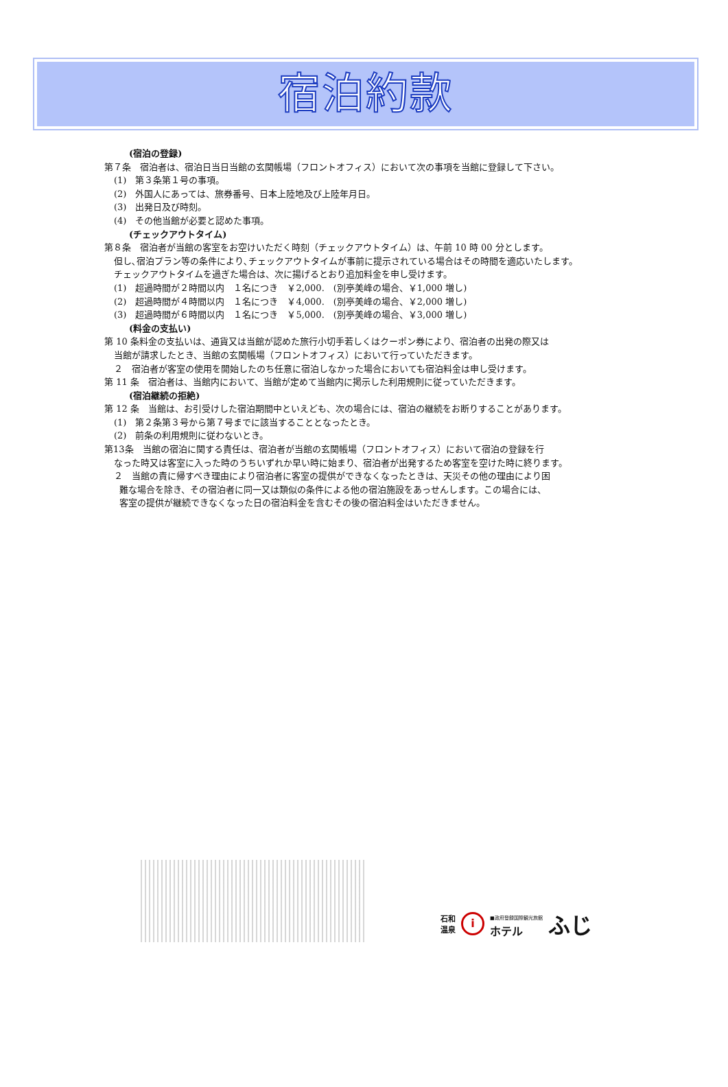宿泊約款
(宿泊の登録)
第７条　宿泊者は、宿泊日当日当館の玄関帳場（フロントオフィス）において次の事項を当館に登録して下さい。
(1)　第３条第１号の事項。
(2)　外国人にあっては、旅券番号、日本上陸地及び上陸年月日。
(3)　出発日及び時刻。
(4)　その他当館が必要と認めた事項。
(チェックアウトタイム)
第８条　宿泊者が当館の客室をお空けいただく時刻（チェックアウトタイム）は、午前 10 時 00 分とします。
但し､宿泊プラン等の条件により､チェックアウトタイムが事前に提示されている場合はその時間を適応いたします。
チェックアウトタイムを過ぎた場合は、次に揚げるとおり追加料金を申し受けます。
(1)　超過時間が２時間以内　１名につき　￥2,000.　(別亭美峰の場合、￥1,000 増し)
(2)　超過時間が４時間以内　１名につき　￥4,000.　(別亭美峰の場合、￥2,000 増し)
(3)　超過時間が６時間以内　１名につき　￥5,000.　(別亭美峰の場合、￥3,000 増し)
(料金の支払い)
第 10 条料金の支払いは、通貨又は当館が認めた旅行小切手若しくはクーポン券により、宿泊者の出発の際又は
当館が請求したとき、当館の玄関帳場（フロントオフィス）において行っていただきます。
２　宿泊者が客室の使用を開始したのち任意に宿泊しなかった場合においても宿泊料金は申し受けます。
第 11 条　宿泊者は、当館内において、当館が定めて当館内に掲示した利用規則に従っていただきます。
(宿泊継続の拒絶)
第 12 条　当館は、お引受けした宿泊期間中といえども、次の場合には、宿泊の継続をお断りすることがあります。
(1)　第２条第３号から第７号までに該当することとなったとき。
(2)　前条の利用規則に従わないとき。
第13条　当館の宿泊に関する責任は、宿泊者が当館の玄関帳場（フロントオフィス）において宿泊の登録を行
なった時又は客室に入った時のうちいずれか早い時に始まり、宿泊者が出発するため客室を空けた時に終ります。
２　当館の責に帰すべき理由により宿泊者に客室の提供ができなくなったときは、天災その他の理由により困
難な場合を除き、その宿泊者に同一又は類似の条件による他の宿泊施設をあっせんします。この場合には、
客室の提供が継続できなくなった日の宿泊料金を含むその後の宿泊料金はいただきません。
石和
温泉 i ■政府登録国際観光旅館
ホテル ふじ